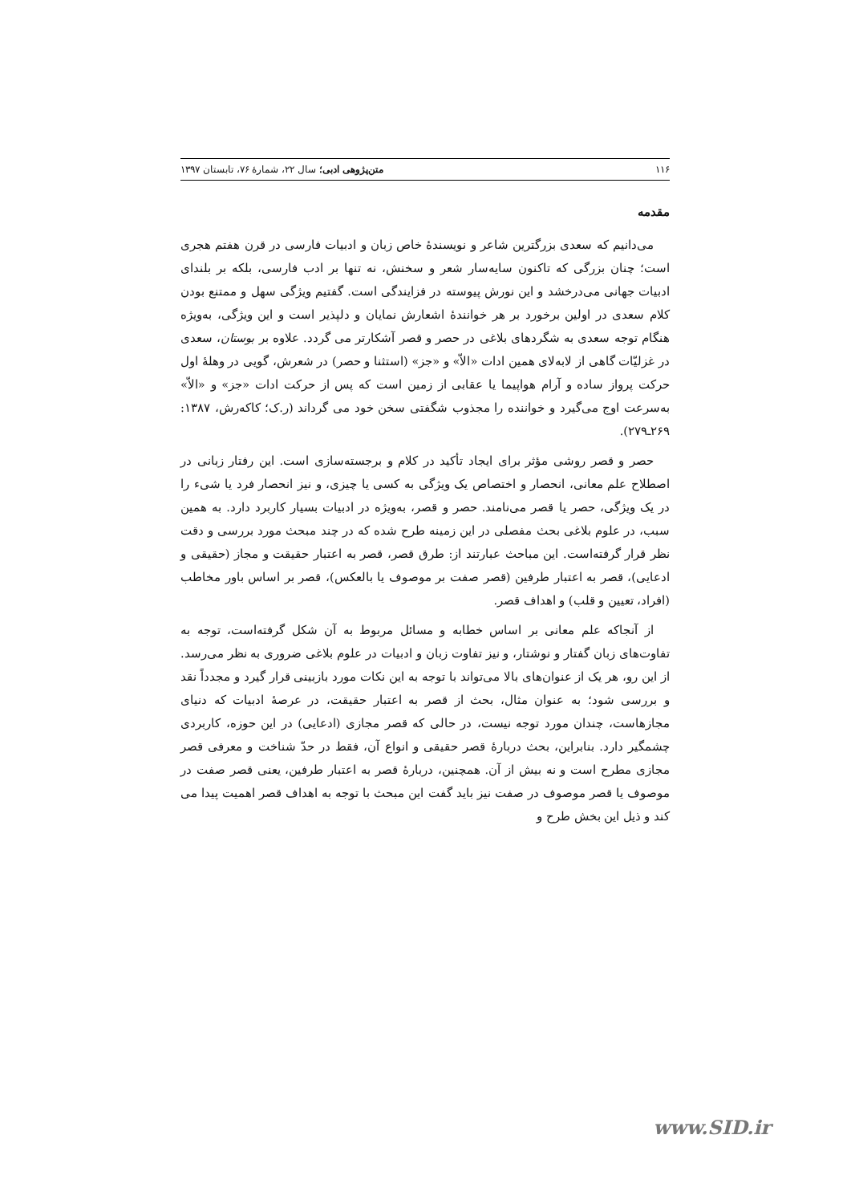۱۱۶ متن‌پژوهی ادبی؛ سال ۲۲، شمارهٔ ۷۶، تابستان ۱۳۹۷
مقدمه
می‌دانیم که سعدی بزرگترین شاعر و نویسندهٔ خاص زبان و ادبیات فارسی در قرن هفتم هجری است؛ چنان بزرگی که تاکنون سایه‌سار شعر و سخنش، نه تنها بر ادب فارسی، بلکه بر بلندای ادبیات جهانی می‌درخشد و این نورش پیوسته در فزایندگی است. گفتیم ویژگی سهل و ممتنع بودن کلام سعدی در اولین برخورد بر هر خوانندهٔ اشعارش نمایان و دلپذیر است و این ویژگی، به‌ویژه هنگام توجه سعدی به شگردهای بلاغی در حصر و قصر آشکارتر می گردد. علاوه بر بوستان، سعدی در غزلیّات گاهی از لابه‌لای همین ادات «الاّ» و «جز» (استثنا و حصر) در شعرش، گویی در وهلهٔ اول حرکت پرواز ساده و آرام هواپیما یا عقابی از زمین است که پس از حرکت ادات «جز» و «الاّ» به‌سرعت اوج می‌گیرد و خواننده را مجذوب شگفتی سخن خود می گرداند (ر.ک؛ کاکه‌رش، ۱۳۸۷: ۲۶۹ـ۲۷۹).
حصر و قصر روشی مؤثر برای ایجاد تأکید در کلام و برجسته‌سازی است. این رفتار زبانی در اصطلاح علم معانی، انحصار و اختصاص یک ویژگی به کسی یا چیزی، و نیز انحصار فرد یا شیء را در یک ویژگی، حصر یا قصر می‌نامند. حصر و قصر، به‌ویژه در ادبیات بسیار کاربرد دارد. به همین سبب، در علوم بلاغی بحث مفصلی در این زمینه طرح شده که در چند مبحث مورد بررسی و دقت نظر قرار گرفته‌است. این مباحث عبارتند از: طرق قصر، قصر به اعتبار حقیقت و مجاز (حقیقی و ادعایی)، قصر به اعتبار طرفین (قصر صفت بر موصوف یا بالعکس)، قصر بر اساس باور مخاطب (افراد، تعیین و قلب) و اهداف قصر.
از آنجاکه علم معانی بر اساس خطابه و مسائل مربوط به آن شکل گرفته‌است، توجه به تفاوت‌های زبان گفتار و نوشتار، و نیز تفاوت زبان و ادبیات در علوم بلاغی ضروری به نظر می‌رسد. از این رو، هر یک از عنوان‌های بالا می‌تواند با توجه به این نکات مورد بازبینی قرار گیرد و مجدداً نقد و بررسی شود؛ به عنوان مثال، بحث از قصر به اعتبار حقیقت، در عرصهٔ ادبیات که دنیای مجازهاست، چندان مورد توجه نیست، در حالی که قصر مجازی (ادعایی) در این حوزه، کاربردی چشمگیر دارد. بنابراین، بحث دربارهٔ قصر حقیقی و انواع آن، فقط در حدّ شناخت و معرفی قصر مجازی مطرح است و نه بیش از آن. همچنین، دربارهٔ قصر به اعتبار طرفین، یعنی قصر صفت در موصوف یا قصر موصوف در صفت نیز باید گفت این مبحث با توجه به اهداف قصر اهمیت پیدا می کند و ذیل این بخش طرح و
www.SID.ir